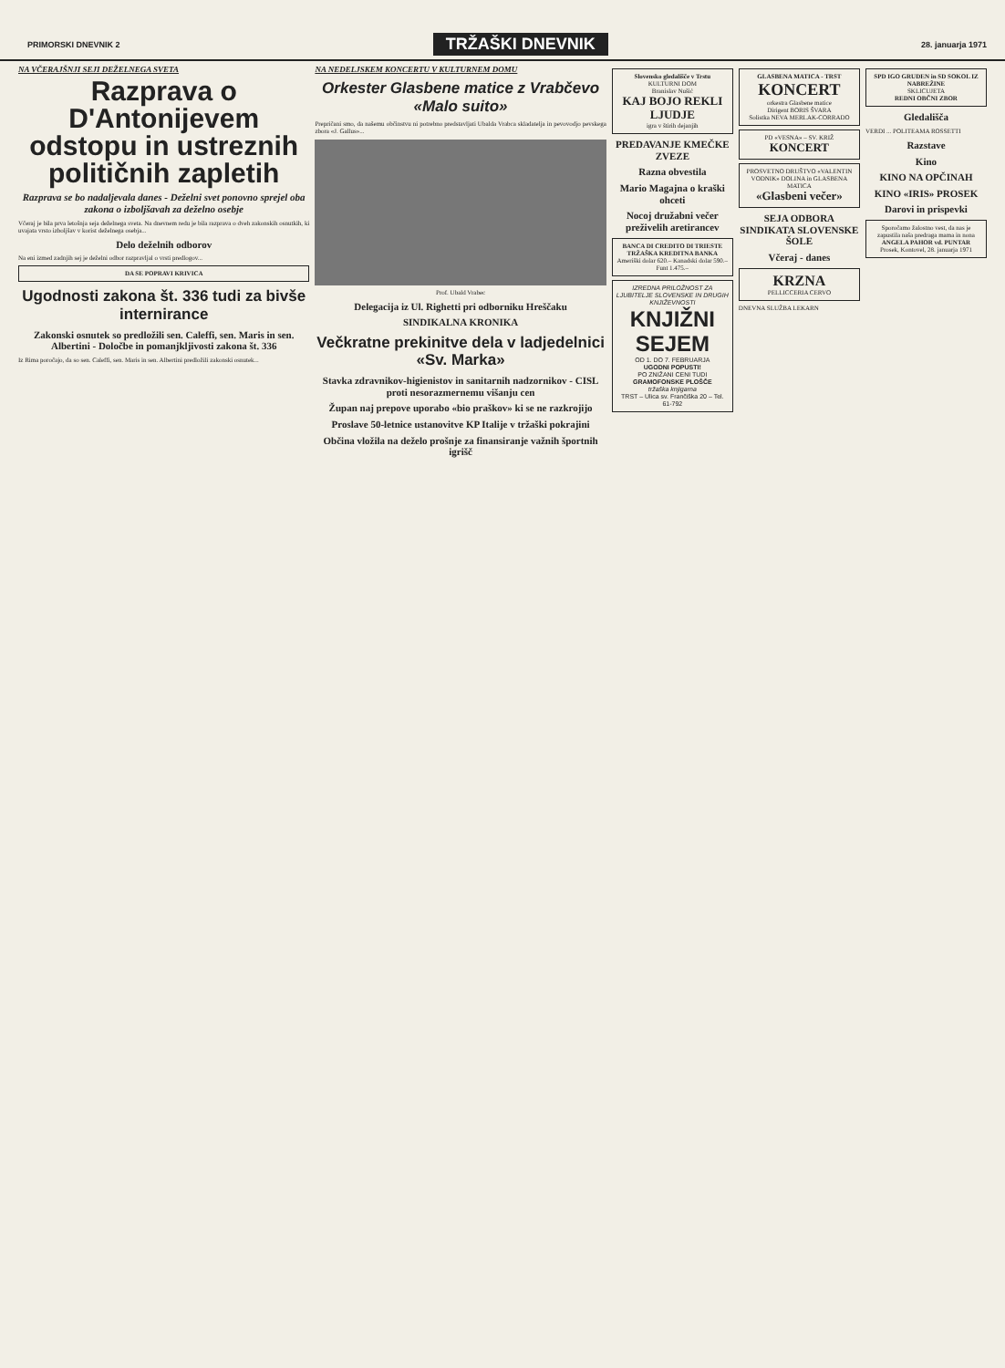PRIMORSKI DNEVNIK 2 TRŽAŠKI DNEVNIK 28. januarja 1971
NA VČERAJŠNJI SEJI DEŽELNEGA SVETA
Razprava o D'Antonijevem odstopu in ustreznih političnih zapletih
Razprava se bo nadaljevala danes - Deželni svet ponovno sprejel oba zakona o izboljšavah za deželno osebje
Včeraj je bila prva letošnja seja deželnega sveta. Na dnevnem redu je bila razprava o dveh zakonskih osnutkih, ki uvajata vrsto izboljšav v korist deželnega osebja...
Delo deželnih odborov
Na eni izmed zadnjih sej je deželni odbor razpravljal o vrsti predlogov...
DA SE POPRAVI KRIVICA
Ugodnosti zakona št. 336 tudi za bivše internirance
Zakonski osnutek so predložili sen. Caleffi, sen. Maris in sen. Albertini - Določbe in pomanjkljivosti zakona št. 336
Iz Rima poročajo, da so sen. Caleffi, sen. Maris in sen. Albertini predložili zakonski osnutek...
NA NEDELJSKEM KONCERTU V KULTURNEM DOMU
Orkester Glasbene matice z Vrabčevo «Malo suito»
Prepričani smo, da našemu občinstvu ni potrebno predstavljati Ubalda Vrabca skladatelja in pevovodjo pevskega zbora «J. Gallus»...
Prof. Ubald Vrabec
Delegacija iz Ul. Righetti pri odborniku Hreščaku
SINDIKALNA KRONIKA
Večkratne prekinitve dela v ladjedelnici «Sv. Marka»
Stavka zdravnikov-higienistov in sanitarnih nadzornikov - CISL proti nesorazmernemu višanju cen
Župan naj prepove uporabo «bio praškov» ki se ne razkrojijo
Proslave 50-letnice ustanovitve KP Italije v tržaški pokrajini
Občina vložila na deželo prošnje za finansiranje važnih športnih igrišč
Slovensko gledališče v Trstu
KULTURNI DOM
Branislav Nušić
KAJ BOJO REKLI LJUDJE
igra v štirih dejanjih
PREDAVANJE KMEČKE ZVEZE
Razna obvestila
Mario Magajna o kraški ohceti
Nocoj družabni večer preživelih aretirancev
BANCA DI CREDITO DI TRIESTE
TRŽAŠKA KREDITNA BANKA
Ameriški dolar 620.– Kanadski dolar 590.– Funt 1.475.–
IZREDNA PRILOŽNOST ZA LJUBITELJE SLOVENSKE IN DRUGIH KNJIŽEVNOSTI
KNJIŽNI SEJEM
OD 1. DO 7. FEBRUARJA
UGODNI POPUSTI!
PO ZNIŽANI CENI TUDI GRAMOFONSKE PLOŠČE
tržaška knjigarna
TRST – Ulica sv. Frančiška 20 – Tel. 61-792
GLASBENA MATICA - TRST
KONCERT
orkestra Glasbene matice
Dirigent BORIS ŠVARA
Solistka NEVA MERLAK-CORRADO
PD «VESNA» – SV. KRIŽ
KONCERT
PROSVETNO DRUŠTVO «VALENTIN VODNIK» DOLINA in GLASBENA MATICA
«Glasbeni večer»
SEJA ODBORA SINDIKATA SLOVENSKE ŠOLE
Včeraj - danes
KRZNA
PELLICCERIA CERVO
DNEVNA SLUŽBA LEKARN
SPD IGO GRUDEN in SD SOKOL IZ NABREŽINE
SKLICUJETA
REDNI OBČNI ZBOR
Gledališča
VERDI ... POLITEAMA ROSSETTI
Razstave
Kino
KINO NA OPČINAH
KINO «IRIS» PROSEK
Darovi in prispevki
Sporočamo žalostno vest, da nas je zapustila naša predraga mama in nona
ANGELA PAHOR vd. PUNTAR
Prosek, Kontovel, 28. januarja 1971